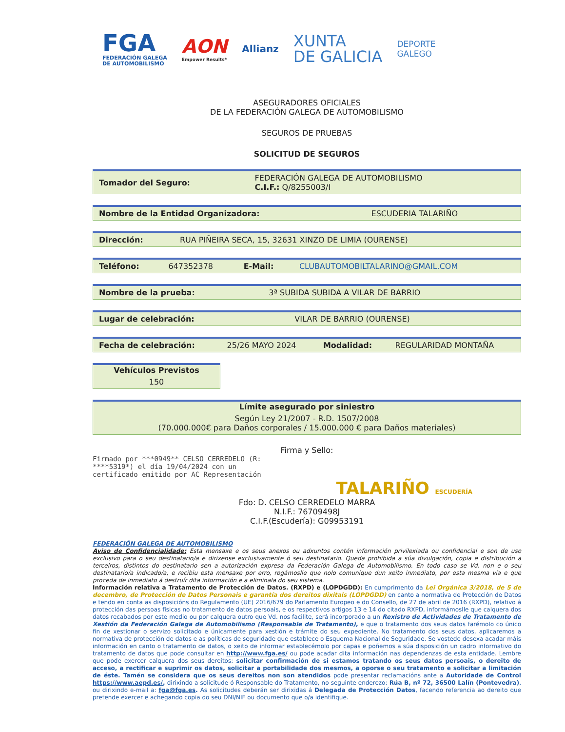FGA
FEDERACIÓN GALEGA
DE AUTOMOBILISMO
AON
Empower Results*
Allianz
XUNTA
DE GALICIA
DEPORTE
GALEGO
ASEGURADORES OFICIALES
DE LA FEDERACIÓN GALEGA DE AUTOMOBILISMO
SEGUROS DE PRUEBAS
SOLICITUD DE SEGUROS
| Tomador del Seguro: | FEDERACIÓN GALEGA DE AUTOMOBILISMO C.I.F.: Q/8255003/I |
| Nombre de la Entidad Organizadora: | ESCUDERIA TALARIÑO |
| Dirección: | RUA PIÑEIRA SECA, 15, 32631 XINZO DE LIMIA (OURENSE) |
| Teléfono: | 647352378 | E-Mail: | CLUBAUTOMOBILTALARINO@GMAIL.COM |
| Nombre de la prueba: | 3ª SUBIDA SUBIDA A VILAR DE BARRIO |
| Lugar de celebración: | VILAR DE BARRIO (OURENSE) |
| Fecha de celebración: | 25/26 MAYO 2024 | Modalidad: | REGULARIDAD MONTAÑA |
| Vehículos Previstos |
| --- |
| 150 |
| Límite asegurado por siniestro |
| --- |
| Según Ley 21/2007 - R.D. 1507/2008 (70.000.000€ para Daños corporales / 15.000.000 € para Daños materiales) |
Firma y Sello:
Firmado por ***0949** CELSO CERREDELO (R:
****5319*) el día 19/04/2024 con un
certificado emitido por AC Representación
TALARIÑO ESCUDERÍA
Fdo: D. CELSO CERREDELO MARRA
N.I.F.: 76709498J
C.I.F.(Escudería): G09953191
FEDERACIÓN GALEGA DE AUTOMOBILISMO
Aviso de Confidencialidade: Esta mensaxe e os seus anexos ou adxuntos contén información privilexiada ou confidencial e son de uso exclusivo para o seu destinatario/a e dirixense exclusivamente ó seu destinatario. Queda prohibida a súa divulgación, copia e distribución a terceiros, distintos do destinatario sen a autorización expresa da Federación Galega de Automobilismo. En todo caso se Vd. non e o seu destinatario/a indicado/a, e recibiu esta mensaxe por erro, rogámoslle que nolo comunique dun xeito inmediato, por esta mesma vía e que proceda de inmediato á destruír dita información e a eliminala do seu sistema.
Información relativa a Tratamento de Protección de Datos. (RXPD) e (LOPDGDD): En cumprimento da Lei Orgánica 3/2018, de 5 de decembro, de Protección de Datos Personais e garantía dos dereitos dixitais (LOPDGDD) en canto a normativa de Protección de Datos e tendo en conta as disposicións do Regulamento (UE) 2016/679 do Parlamento Europeo e do Consello, de 27 de abril de 2016 (RXPD), relativo á protección das persoas físicas no tratamento de datos persoais, e os respectivos artigos 13 e 14 do citado RXPD, informámoslle que calquera dos datos recabados por este medio ou por calquera outro que Vd. nos facilite, será incorporado a un Rexistro de Actividades de Tratamento de Xestión da Federación Galega de Automobilismo (Responsable de Tratamento), e que o tratamento dos seus datos farémolo co único fin de xestionar o servizo solicitado e únicamente para xestión e trámite do seu expediente. No tratamento dos seus datos, aplicaremos a normativa de protección de datos e as políticas de seguridade que establece o Esquema Nacional de Seguridade. Se vostede desexa acadar máis información en canto o tratamento de datos, o xeito de informar establecémolo por capas e poñemos a súa disposición un cadro informativo do tratamento de datos que pode consultar en http://www.fga.es/ ou pode acadar dita información nas dependenzas de esta entidade. Lembre que pode exercer calquera dos seus dereitos: solicitar confirmación de si estamos tratando os seus datos persoais, o dereito de acceso, a rectificar e suprimir os datos, solicitar a portabilidade dos mesmos, a oporse o seu tratamento e solicitar a limitación de éste. Tamén se considera que os seus dereitos non son atendidos pode presentar reclamacións ante a Autoridade de Control https://www.aepd.es/, dirixindo a solicitude ó Responsable do Tratamento, no seguinte enderezo: Rúa B, nº 72, 36500 Lalín (Pontevedra), ou dirixindo e-mail a: fga@fga.es. As solicitudes deberán ser dirixidas á Delegada de Protección Datos, facendo referencia ao dereito que pretende exercer e achegando copia do seu DNI/NIF ou documento que o/a identifique.